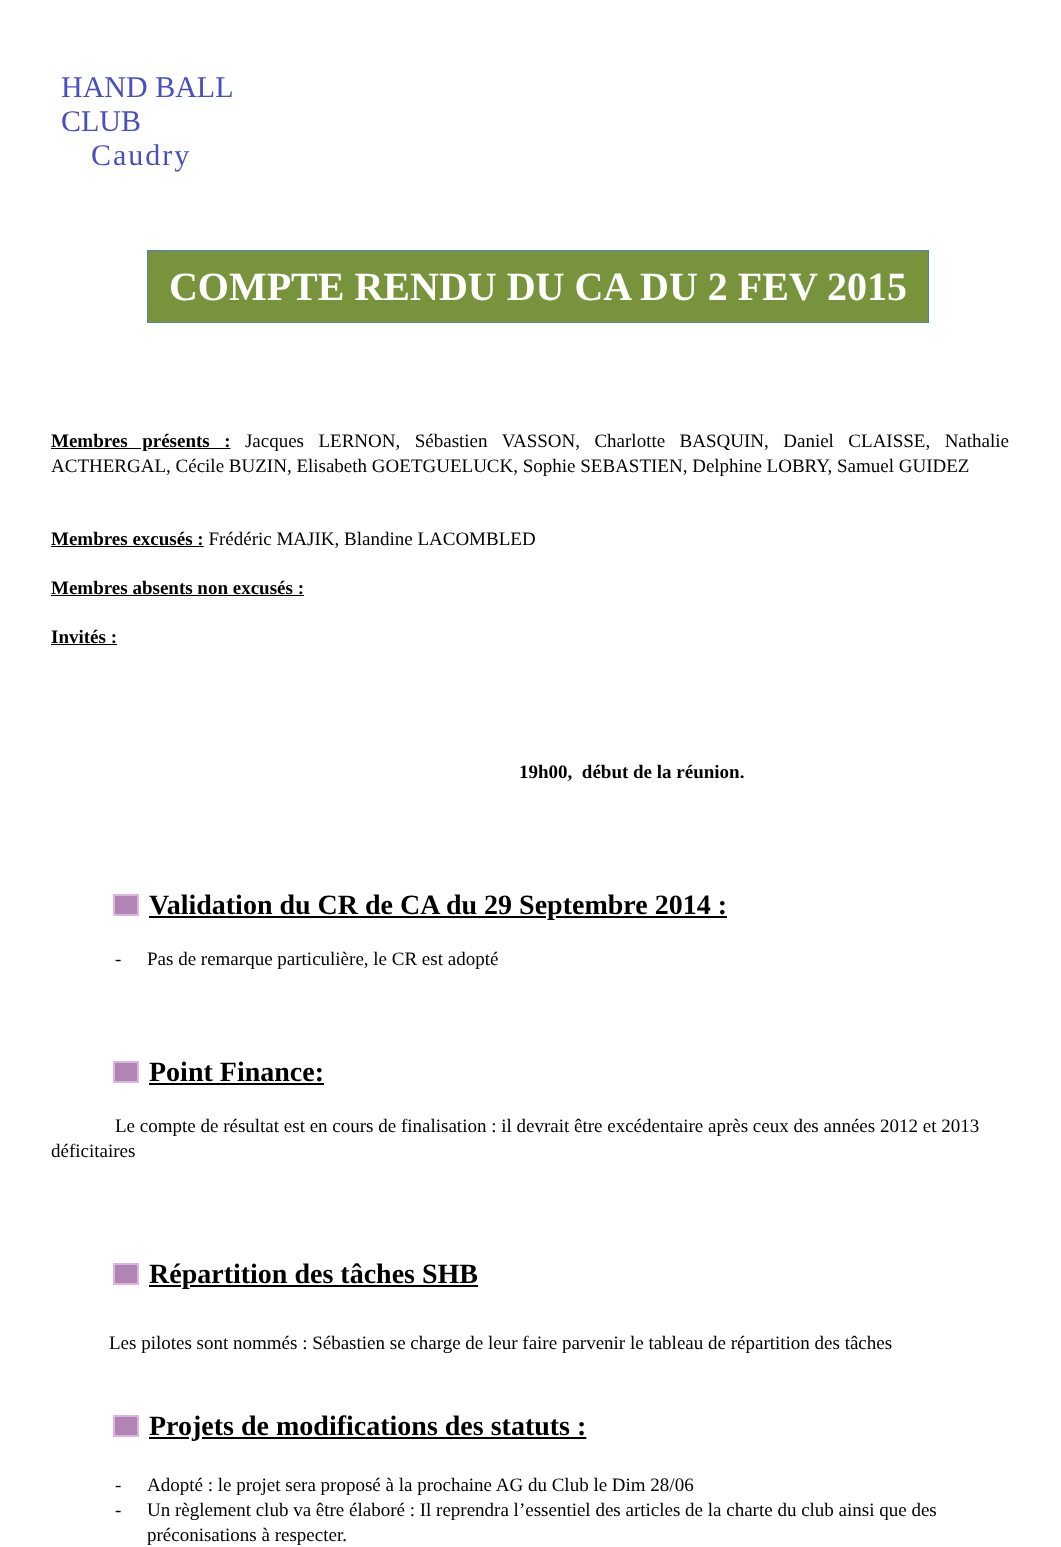HAND BALL CLUB
Caudry
COMPTE RENDU DU CA DU 2 FEV 2015
Membres présents : Jacques LERNON, Sébastien VASSON, Charlotte BASQUIN, Daniel CLAISSE, Nathalie ACTHERGAL, Cécile BUZIN, Elisabeth GOETGUELUCK, Sophie SEBASTIEN, Delphine LOBRY, Samuel GUIDEZ
Membres excusés : Frédéric MAJIK, Blandine LACOMBLED
Membres absents non excusés :
Invités :
19h00, début de la réunion.
Validation du CR de CA du 29 Septembre 2014 :
- Pas de remarque particulière, le CR est adopté
Point Finance:
Le compte de résultat est en cours de finalisation : il devrait être excédentaire après ceux des années 2012 et 2013 déficitaires
Répartition des tâches SHB
Les pilotes sont nommés : Sébastien se charge de leur faire parvenir le tableau de répartition des tâches
Projets de modifications des statuts :
- Adopté : le projet sera proposé à la prochaine AG du Club le Dim 28/06
- Un règlement club va être élaboré : Il reprendra l’essentiel des articles de la charte du club ainsi que des préconisations à respecter.